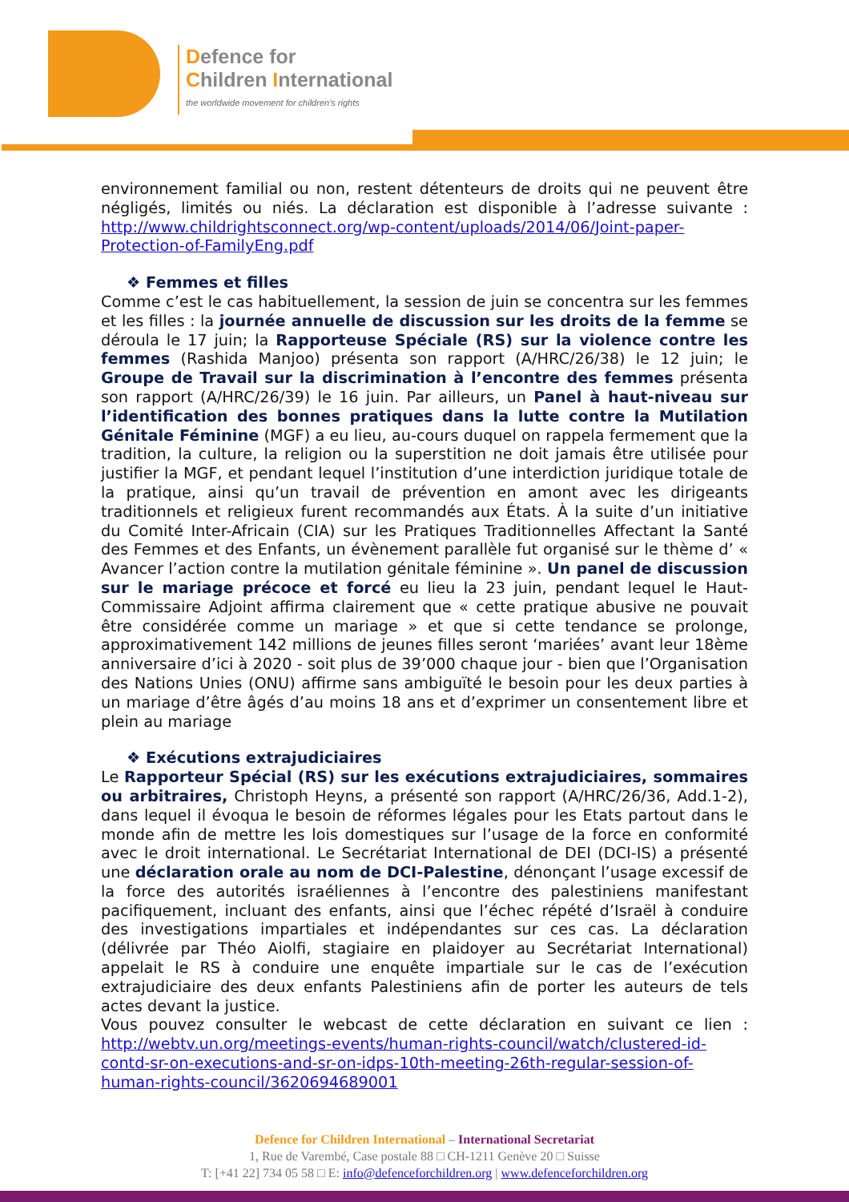Defence for
Children International
the worldwide movement for children's rights
environnement familial ou non, restent détenteurs de droits qui ne peuvent être négligés, limités ou niés. La déclaration est disponible à l’adresse suivante : http://www.childrightsconnect.org/wp-content/uploads/2014/06/Joint-paper-Protection-of-FamilyEng.pdf
❖ Femmes et filles
Comme c’est le cas habituellement, la session de juin se concentra sur les femmes et les filles : la journée annuelle de discussion sur les droits de la femme se déroula le 17 juin; la Rapporteuse Spéciale (RS) sur la violence contre les femmes (Rashida Manjoo) présenta son rapport (A/HRC/26/38) le 12 juin; le Groupe de Travail sur la discrimination à l’encontre des femmes présenta son rapport (A/HRC/26/39) le 16 juin. Par ailleurs, un Panel à haut-niveau sur l’identification des bonnes pratiques dans la lutte contre la Mutilation Génitale Féminine (MGF) a eu lieu, au-cours duquel on rappela fermement que la tradition, la culture, la religion ou la superstition ne doit jamais être utilisée pour justifier la MGF, et pendant lequel l’institution d’une interdiction juridique totale de la pratique, ainsi qu’un travail de prévention en amont avec les dirigeants traditionnels et religieux furent recommandés aux États. À la suite d’un initiative du Comité Inter-Africain (CIA) sur les Pratiques Traditionnelles Affectant la Santé des Femmes et des Enfants, un évènement parallèle fut organisé sur le thème d’ « Avancer l’action contre la mutilation génitale féminine ». Un panel de discussion sur le mariage précoce et forcé eu lieu la 23 juin, pendant lequel le Haut-Commissaire Adjoint affirma clairement que « cette pratique abusive ne pouvait être considérée comme un mariage » et que si cette tendance se prolonge, approximativement 142 millions de jeunes filles seront ‘mariées’ avant leur 18ème anniversaire d’ici à 2020 - soit plus de 39’000 chaque jour - bien que l’Organisation des Nations Unies (ONU) affirme sans ambiguïté le besoin pour les deux parties à un mariage d’être âgés d’au moins 18 ans et d’exprimer un consentement libre et plein au mariage
❖ Exécutions extrajudiciaires
Le Rapporteur Spécial (RS) sur les exécutions extrajudiciaires, sommaires ou arbitraires, Christoph Heyns, a présenté son rapport (A/HRC/26/36, Add.1-2), dans lequel il évoqua le besoin de réformes légales pour les Etats partout dans le monde afin de mettre les lois domestiques sur l’usage de la force en conformité avec le droit international. Le Secrétariat International de DEI (DCI-IS) a présenté une déclaration orale au nom de DCI-Palestine, dénonçant l’usage excessif de la force des autorités israéliennes à l’encontre des palestiniens manifestant pacifiquement, incluant des enfants, ainsi que l’échec répété d’Israël à conduire des investigations impartiales et indépendantes sur ces cas. La déclaration (délivrée par Théo Aiolfi, stagiaire en plaidoyer au Secrétariat International) appelait le RS à conduire une enquête impartiale sur le cas de l’exécution extrajudiciaire des deux enfants Palestiniens afin de porter les auteurs de tels actes devant la justice.
Vous pouvez consulter le webcast de cette déclaration en suivant ce lien : http://webtv.un.org/meetings-events/human-rights-council/watch/clustered-id-contd-sr-on-executions-and-sr-on-idps-10th-meeting-26th-regular-session-of-human-rights-council/3620694689001
Defence for Children International – International Secretariat
1, Rue de Varembé, Case postale 88 □ CH-1211 Genève 20 □ Suisse
T: [+41 22] 734 05 58 □ E: info@defenceforchildren.org | www.defenceforchildren.org